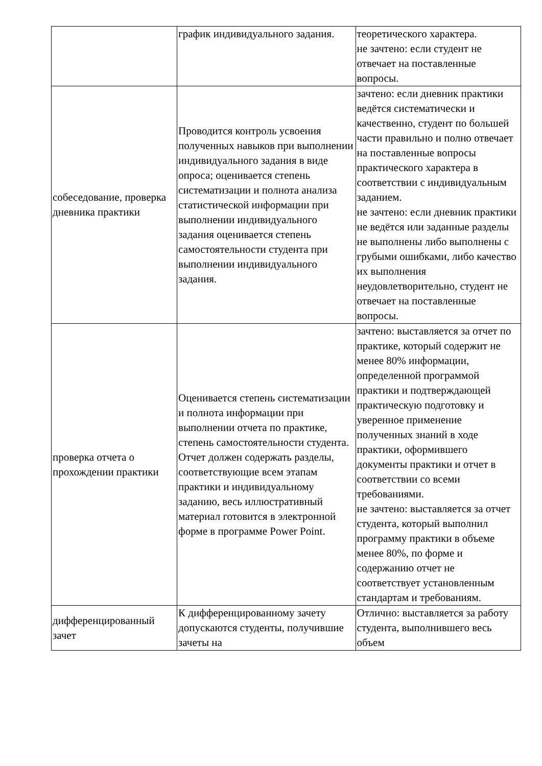| | график индивидуального задания. | теоретического характера. не зачтено: если студент не отвечает на поставленные вопросы. |
| собеседование, проверка дневника практики | Проводится контроль усвоения полученных навыков при выполнении индивидуального задания в виде опроса; оценивается степень систематизации и полнота анализа статистической информации при выполнении индивидуального задания оценивается степень самостоятельности студента при выполнении индивидуального задания. | зачтено: если дневник практики ведётся систематически и качественно, студент по большей части правильно и полно отвечает на поставленные вопросы практического характера в соответствии с индивидуальным заданием. не зачтено: если дневник практики не ведётся или заданные разделы не выполнены либо выполнены с грубыми ошибками, либо качество их выполнения неудовлетворительно, студент не отвечает на поставленные вопросы. |
| проверка отчета о прохождении практики | Оценивается степень систематизации и полнота информации при выполнении отчета по практике, степень самостоятельности студента. Отчет должен содержать разделы, соответствующие всем этапам практики и индивидуальному заданию, весь иллюстративный материал готовится в электронной форме в программе Power Point. | зачтено: выставляется за отчет по практике, который содержит не менее 80% информации, определенной программой практики и подтверждающей практическую подготовку и уверенное применение полученных знаний в ходе практики, оформившего документы практики и отчет в соответствии со всеми требованиями. не зачтено: выставляется за отчет студента, который выполнил программу практики в объеме менее 80%, по форме и содержанию отчет не соответствует установленным стандартам и требованиям. |
| дифференцированный зачет | К дифференцированному зачету допускаются студенты, получившие зачеты на | Отлично: выставляется за работу студента, выполнившего весь объем |